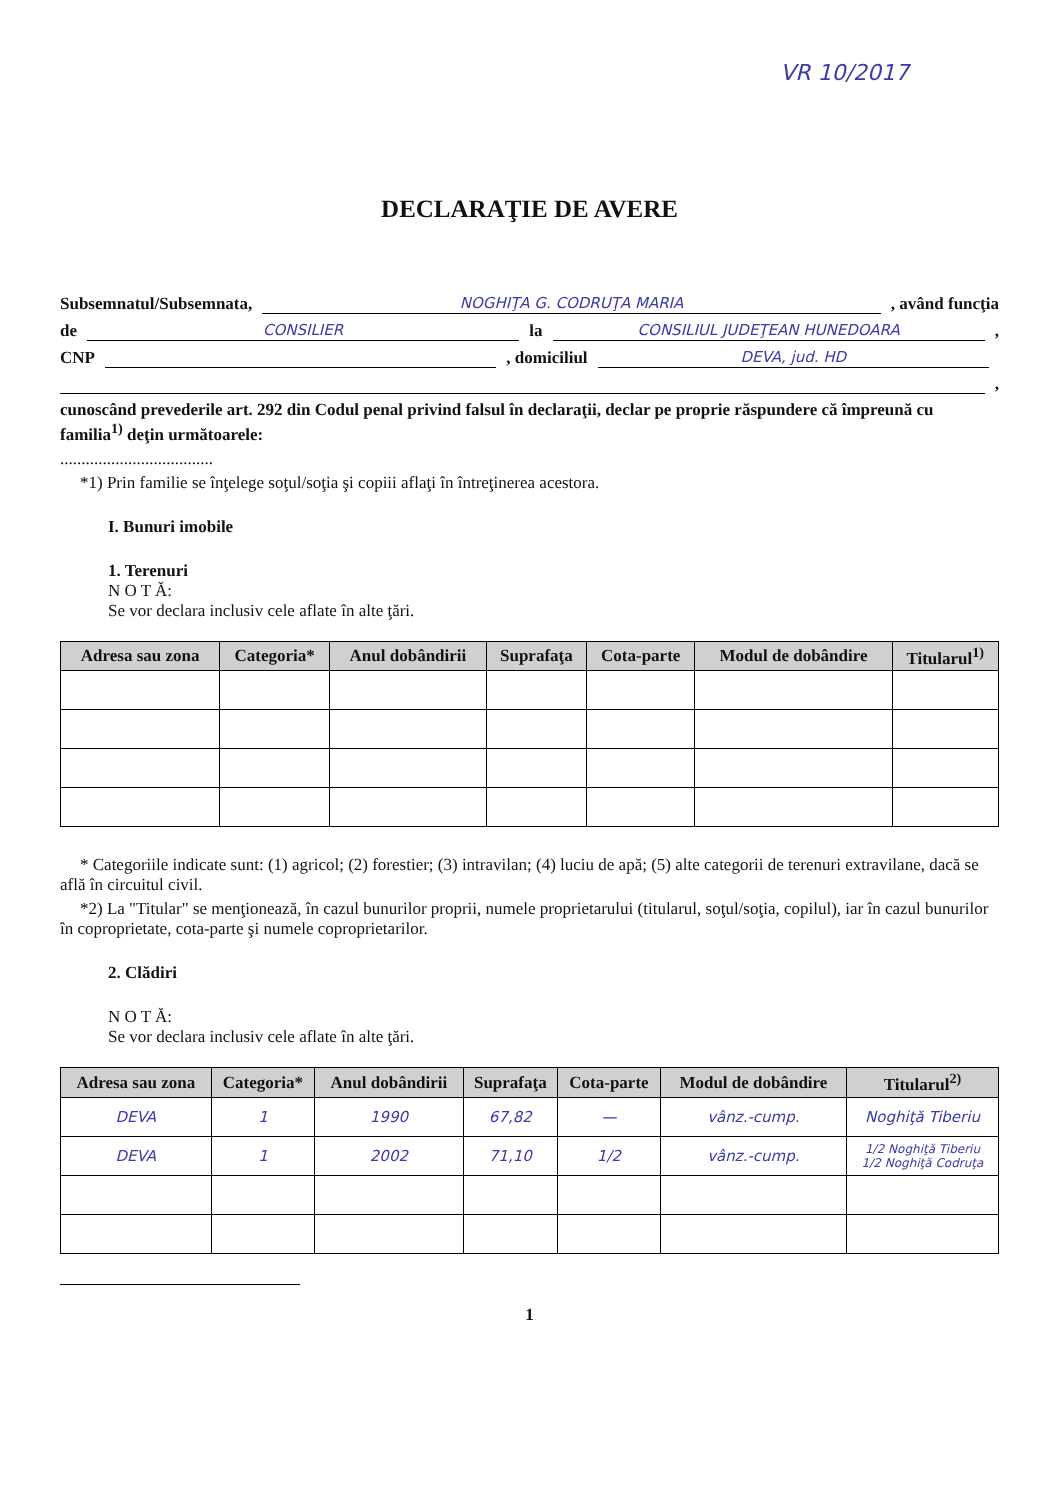VR 10/2017
DECLARAŢIE DE AVERE
Subsemnatul/Subsemnata, NOGHIŢA G. CODRUŢA MARIA , având funcţia
de CONSILIER la CONSILIUL JUDEŢEAN HUNEDOARA ,
CNP , domiciliul DEVA, jud. HD
,
cunoscând prevederile art. 292 din Codul penal privind falsul în declaraţii, declar pe proprie răspundere că împreună cu familia<sup>1)</sup> deţin următoarele:
....................................
*1) Prin familie se înţelege soţul/soţia şi copiii aflaţi în întreţinerea acestora.
I. Bunuri imobile
1. Terenuri
N O T Ă:
Se vor declara inclusiv cele aflate în alte ţări.
| Adresa sau zona | Categoria* | Anul dobândirii | Suprafaţa | Cota-parte | Modul de dobândire | Titularul<sup>1)</sup> |
| --- | --- | --- | --- | --- | --- | --- |
* Categoriile indicate sunt: (1) agricol; (2) forestier; (3) intravilan; (4) luciu de apă; (5) alte categorii de terenuri extravilane, dacă se află în circuitul civil.
*2) La "Titular" se menţionează, în cazul bunurilor proprii, numele proprietarului (titularul, soţul/soţia, copilul), iar în cazul bunurilor în coproprietate, cota-parte şi numele coproprietarilor.
2. Clădiri
N O T Ă:
Se vor declara inclusiv cele aflate în alte ţări.
| Adresa sau zona | Categoria* | Anul dobândirii | Suprafaţa | Cota-parte | Modul de dobândire | Titularul<sup>2)</sup> |
| --- | --- | --- | --- | --- | --- | --- |
| DEVA | 1 | 1990 | 67,82 | — | vânz.-cump. | Noghiţă Tiberiu |
| DEVA | 1 | 2002 | 71,10 | 1/2 | vânz.-cump. | 1/2 Noghiţă Tiberiu 1/2 Noghiţă Codruţa |
1